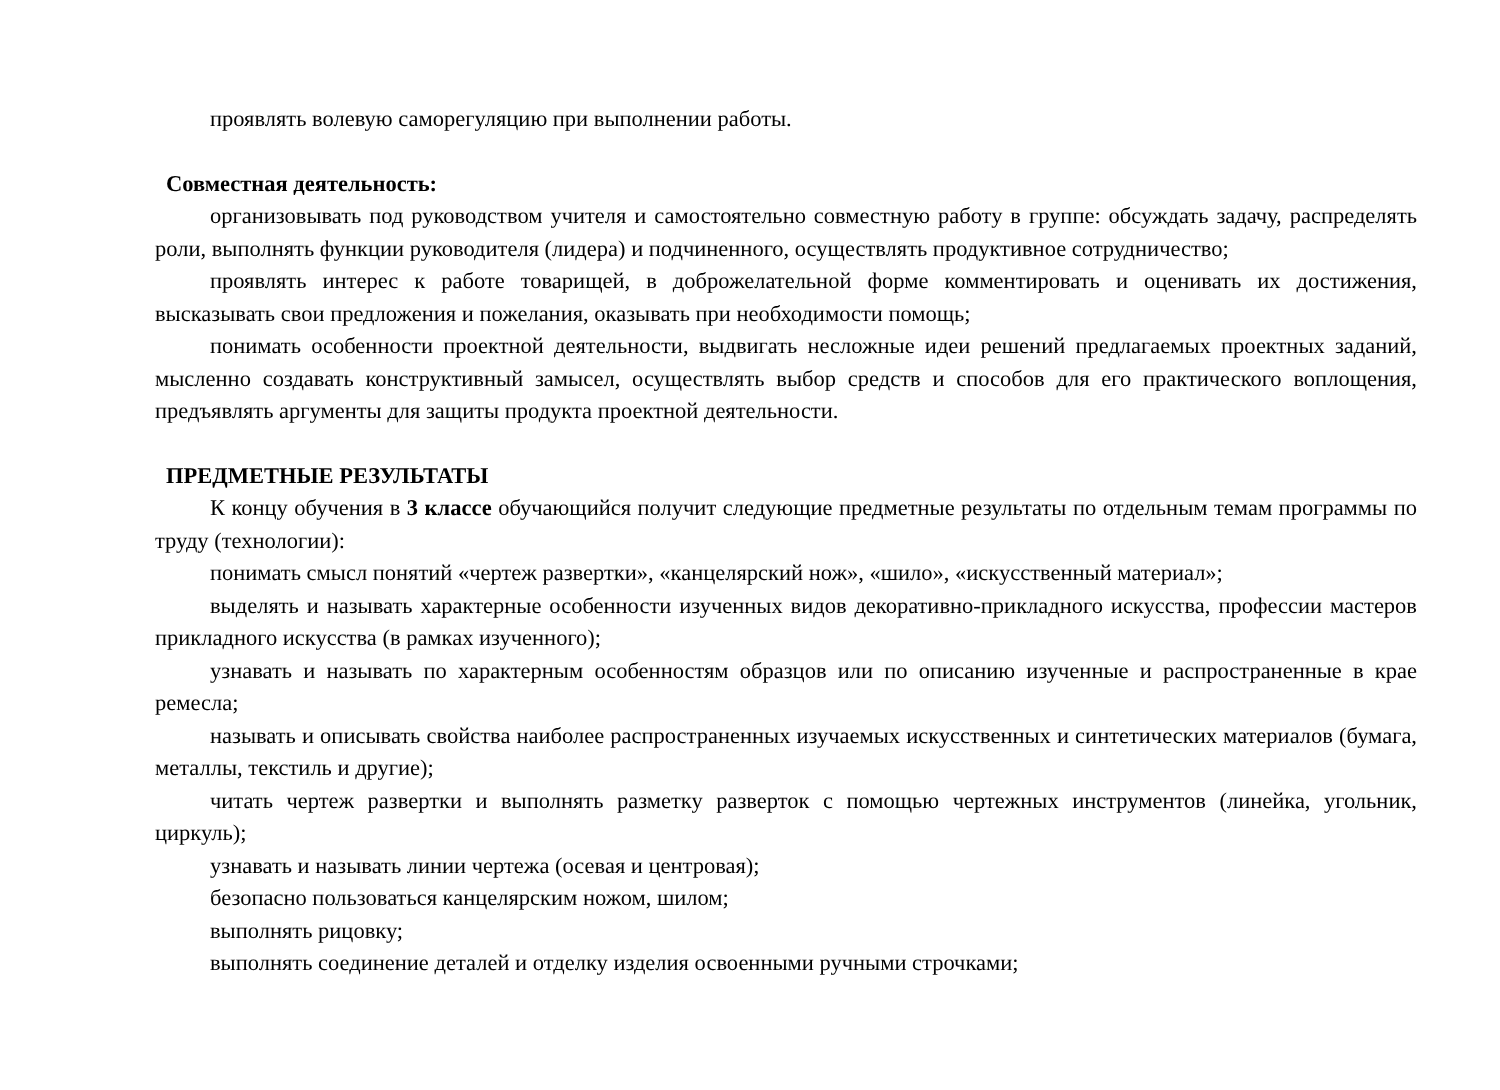проявлять волевую саморегуляцию при выполнении работы.
Совместная деятельность:
организовывать под руководством учителя и самостоятельно совместную работу в группе: обсуждать задачу, распределять роли, выполнять функции руководителя (лидера) и подчиненного, осуществлять продуктивное сотрудничество;
проявлять интерес к работе товарищей, в доброжелательной форме комментировать и оценивать их достижения, высказывать свои предложения и пожелания, оказывать при необходимости помощь;
понимать особенности проектной деятельности, выдвигать несложные идеи решений предлагаемых проектных заданий, мысленно создавать конструктивный замысел, осуществлять выбор средств и способов для его практического воплощения, предъявлять аргументы для защиты продукта проектной деятельности.
ПРЕДМЕТНЫЕ РЕЗУЛЬТАТЫ
К концу обучения в 3 классе обучающийся получит следующие предметные результаты по отдельным темам программы по труду (технологии):
понимать смысл понятий «чертеж развертки», «канцелярский нож», «шило», «искусственный материал»;
выделять и называть характерные особенности изученных видов декоративно-прикладного искусства, профессии мастеров прикладного искусства (в рамках изученного);
узнавать и называть по характерным особенностям образцов или по описанию изученные и распространенные в крае ремесла;
называть и описывать свойства наиболее распространенных изучаемых искусственных и синтетических материалов (бумага, металлы, текстиль и другие);
читать чертеж развертки и выполнять разметку разверток с помощью чертежных инструментов (линейка, угольник, циркуль);
узнавать и называть линии чертежа (осевая и центровая);
безопасно пользоваться канцелярским ножом, шилом;
выполнять рицовку;
выполнять соединение деталей и отделку изделия освоенными ручными строчками;